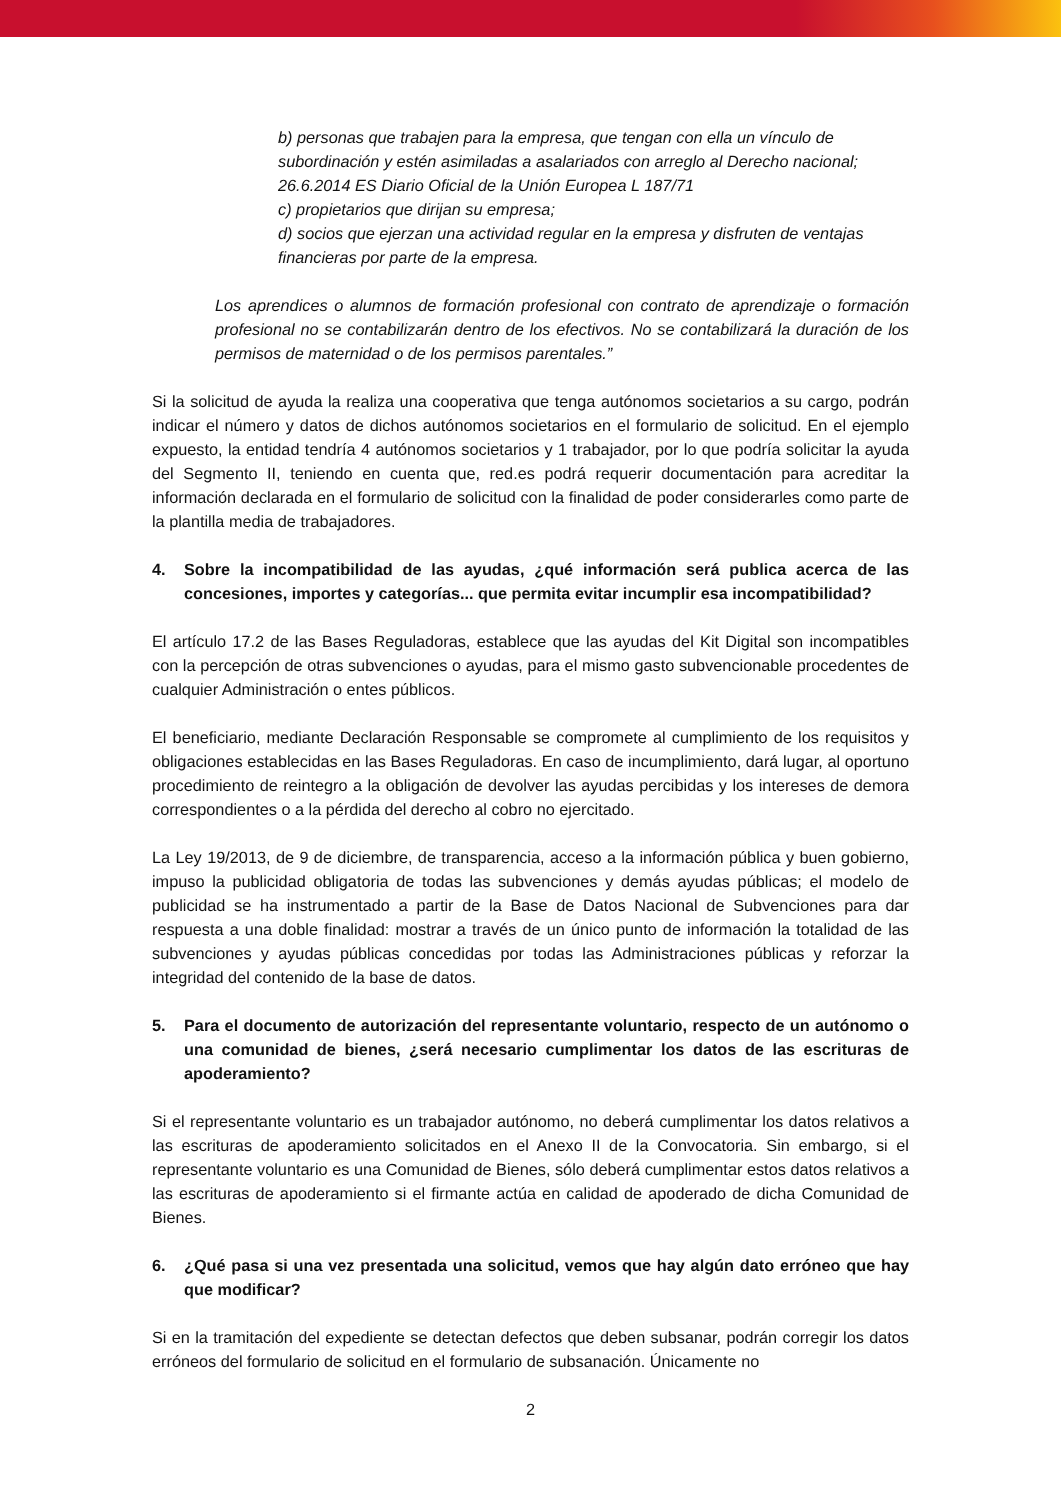b) personas que trabajen para la empresa, que tengan con ella un vínculo de subordinación y estén asimiladas a asalariados con arreglo al Derecho nacional;
26.6.2014 ES Diario Oficial de la Unión Europea L 187/71
c) propietarios que dirijan su empresa;
d) socios que ejerzan una actividad regular en la empresa y disfruten de ventajas financieras por parte de la empresa.
Los aprendices o alumnos de formación profesional con contrato de aprendizaje o formación profesional no se contabilizarán dentro de los efectivos. No se contabilizará la duración de los permisos de maternidad o de los permisos parentales.”
Si la solicitud de ayuda la realiza una cooperativa que tenga autónomos societarios a su cargo, podrán indicar el número y datos de dichos autónomos societarios en el formulario de solicitud. En el ejemplo expuesto, la entidad tendría 4 autónomos societarios y 1 trabajador, por lo que podría solicitar la ayuda del Segmento II, teniendo en cuenta que, red.es podrá requerir documentación para acreditar la información declarada en el formulario de solicitud con la finalidad de poder considerarles como parte de la plantilla media de trabajadores.
4. Sobre la incompatibilidad de las ayudas, ¿qué información será publica acerca de las concesiones, importes y categorías... que permita evitar incumplir esa incompatibilidad?
El artículo 17.2 de las Bases Reguladoras, establece que las ayudas del Kit Digital son incompatibles con la percepción de otras subvenciones o ayudas, para el mismo gasto subvencionable procedentes de cualquier Administración o entes públicos.
El beneficiario, mediante Declaración Responsable se compromete al cumplimiento de los requisitos y obligaciones establecidas en las Bases Reguladoras. En caso de incumplimiento, dará lugar, al oportuno procedimiento de reintegro a la obligación de devolver las ayudas percibidas y los intereses de demora correspondientes o a la pérdida del derecho al cobro no ejercitado.
La Ley 19/2013, de 9 de diciembre, de transparencia, acceso a la información pública y buen gobierno, impuso la publicidad obligatoria de todas las subvenciones y demás ayudas públicas; el modelo de publicidad se ha instrumentado a partir de la Base de Datos Nacional de Subvenciones para dar respuesta a una doble finalidad: mostrar a través de un único punto de información la totalidad de las subvenciones y ayudas públicas concedidas por todas las Administraciones públicas y reforzar la integridad del contenido de la base de datos.
5. Para el documento de autorización del representante voluntario, respecto de un autónomo o una comunidad de bienes, ¿será necesario cumplimentar los datos de las escrituras de apoderamiento?
Si el representante voluntario es un trabajador autónomo, no deberá cumplimentar los datos relativos a las escrituras de apoderamiento solicitados en el Anexo II de la Convocatoria. Sin embargo, si el representante voluntario es una Comunidad de Bienes, sólo deberá cumplimentar estos datos relativos a las escrituras de apoderamiento si el firmante actúa en calidad de apoderado de dicha Comunidad de Bienes.
6. ¿Qué pasa si una vez presentada una solicitud, vemos que hay algún dato erróneo que hay que modificar?
Si en la tramitación del expediente se detectan defectos que deben subsanar, podrán corregir los datos erróneos del formulario de solicitud en el formulario de subsanación. Únicamente no
2